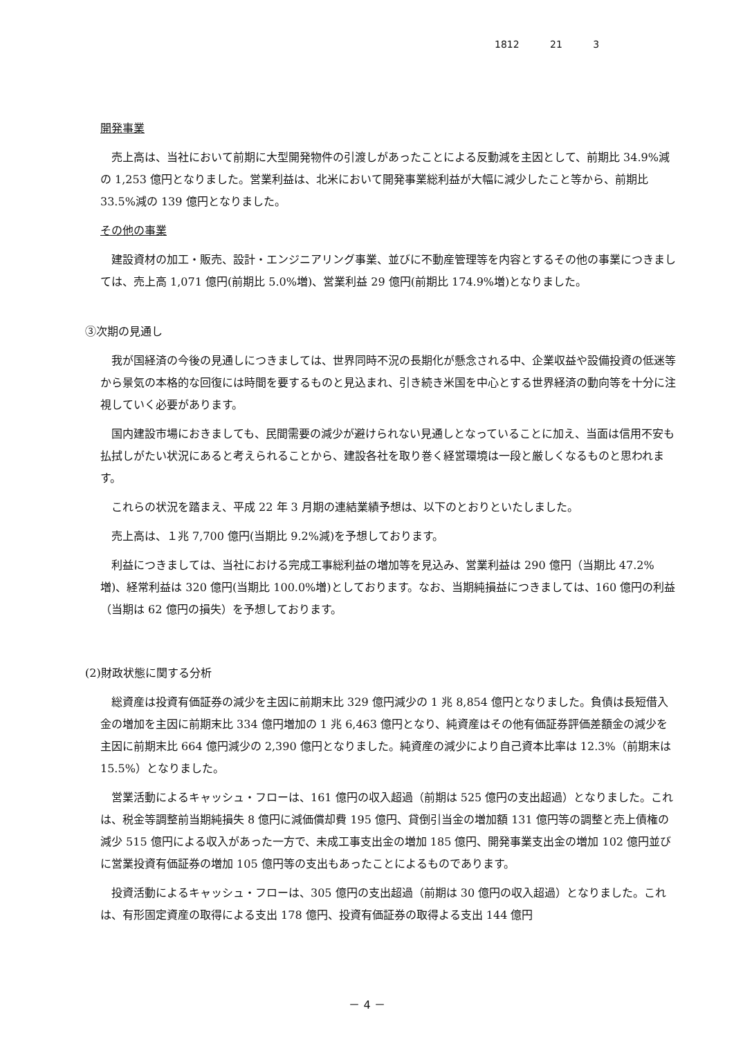1812 21 3
開発事業
売上高は、当社において前期に大型開発物件の引渡しがあったことによる反動減を主因として、前期比 34.9%減の 1,253 億円となりました。営業利益は、北米において開発事業総利益が大幅に減少したこと等から、前期比 33.5%減の 139 億円となりました。
その他の事業
建設資材の加工・販売、設計・エンジニアリング事業、並びに不動産管理等を内容とするその他の事業につきましては、売上高 1,071 億円(前期比 5.0%増)、営業利益 29 億円(前期比 174.9%増)となりました。
③次期の見通し
我が国経済の今後の見通しにつきましては、世界同時不況の長期化が懸念される中、企業収益や設備投資の低迷等から景気の本格的な回復には時間を要するものと見込まれ、引き続き米国を中心とする世界経済の動向等を十分に注視していく必要があります。
国内建設市場におきましても、民間需要の減少が避けられない見通しとなっていることに加え、当面は信用不安も払拭しがたい状況にあると考えられることから、建設各社を取り巻く経営環境は一段と厳しくなるものと思われます。
これらの状況を踏まえ、平成 22 年 3 月期の連結業績予想は、以下のとおりといたしました。
売上高は、１兆 7,700 億円(当期比 9.2%減)を予想しております。
利益につきましては、当社における完成工事総利益の増加等を見込み、営業利益は 290 億円（当期比 47.2%増)、経常利益は 320 億円(当期比 100.0%増)としております。なお、当期純損益につきましては、160 億円の利益（当期は 62 億円の損失）を予想しております。
(2)財政状態に関する分析
総資産は投資有価証券の減少を主因に前期末比 329 億円減少の 1 兆 8,854 億円となりました。負債は長短借入金の増加を主因に前期末比 334 億円増加の 1 兆 6,463 億円となり、純資産はその他有価証券評価差額金の減少を主因に前期末比 664 億円減少の 2,390 億円となりました。純資産の減少により自己資本比率は 12.3%（前期末は 15.5%）となりました。
営業活動によるキャッシュ・フローは、161 億円の収入超過（前期は 525 億円の支出超過）となりました。これは、税金等調整前当期純損失 8 億円に減価償却費 195 億円、貸倒引当金の増加額 131 億円等の調整と売上債権の減少 515 億円による収入があった一方で、未成工事支出金の増加 185 億円、開発事業支出金の増加 102 億円並びに営業投資有価証券の増加 105 億円等の支出もあったことによるものであります。
投資活動によるキャッシュ・フローは、305 億円の支出超過（前期は 30 億円の収入超過）となりました。これは、有形固定資産の取得による支出 178 億円、投資有価証券の取得よる支出 144 億円
－ 4 －